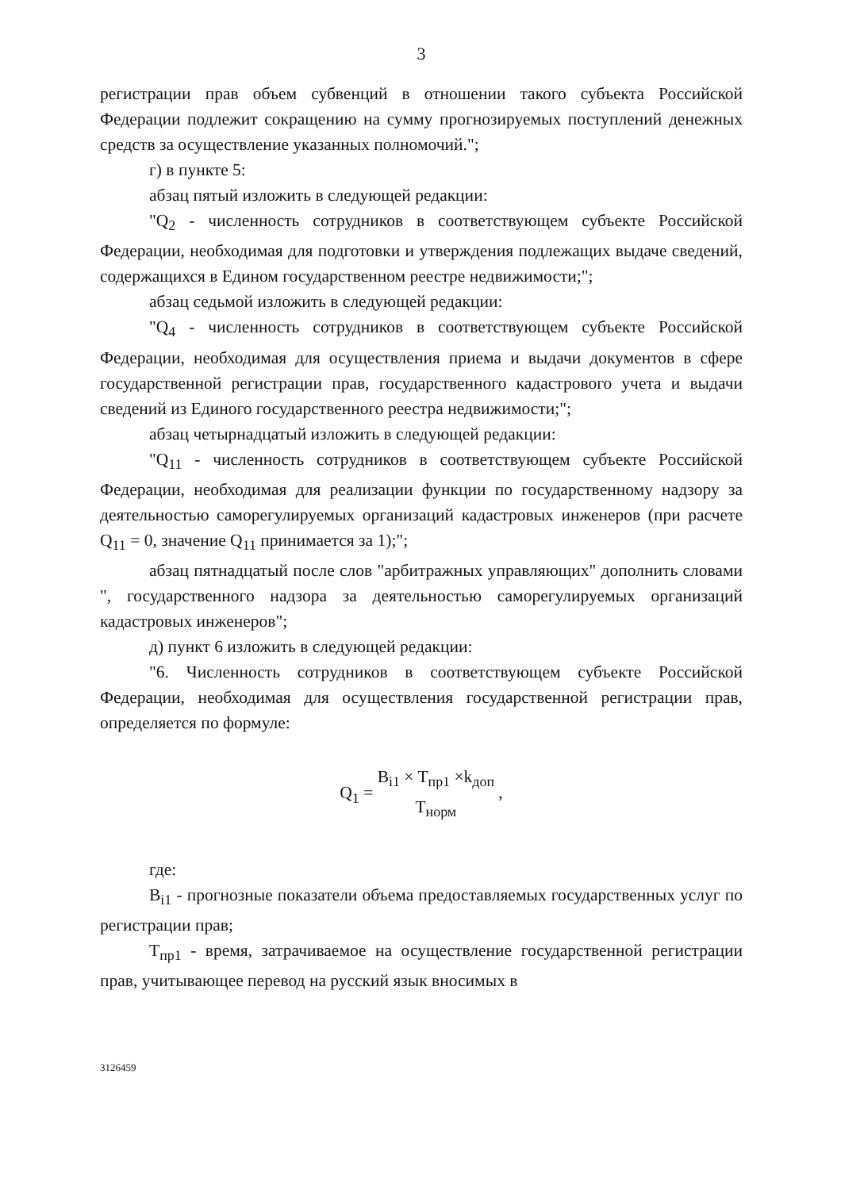3
регистрации прав объем субвенций в отношении такого субъекта Российской Федерации подлежит сокращению на сумму прогнозируемых поступлений денежных средств за осуществление указанных полномочий.";
г) в пункте 5:
абзац пятый изложить в следующей редакции:
"Q<sub>2</sub> - численность сотрудников в соответствующем субъекте Российской Федерации, необходимая для подготовки и утверждения подлежащих выдаче сведений, содержащихся в Едином государственном реестре недвижимости;";
абзац седьмой изложить в следующей редакции:
"Q<sub>4</sub> - численность сотрудников в соответствующем субъекте Российской Федерации, необходимая для осуществления приема и выдачи документов в сфере государственной регистрации прав, государственного кадастрового учета и выдачи сведений из Единого государственного реестра недвижимости;";
абзац четырнадцатый изложить в следующей редакции:
"Q<sub>11</sub> - численность сотрудников в соответствующем субъекте Российской Федерации, необходимая для реализации функции по государственному надзору за деятельностью саморегулируемых организаций кадастровых инженеров (при расчете Q<sub>11</sub> = 0, значение Q<sub>11</sub> принимается за 1);";
абзац пятнадцатый после слов "арбитражных управляющих" дополнить словами ", государственного надзора за деятельностью саморегулируемых организаций кадастровых инженеров";
д) пункт 6 изложить в следующей редакции:
"6. Численность сотрудников в соответствующем субъекте Российской Федерации, необходимая для осуществления государственной регистрации прав, определяется по формуле:
Q<sub>1</sub> = B<sub>i1</sub> × T<sub>пр1</sub> ×k<sub>доп</sub> T<sub>норм</sub> ,
где:
B<sub>i1</sub> - прогнозные показатели объема предоставляемых государственных услуг по регистрации прав;
T<sub>пр1</sub> - время, затрачиваемое на осуществление государственной регистрации прав, учитывающее перевод на русский язык вносимых в
3126459